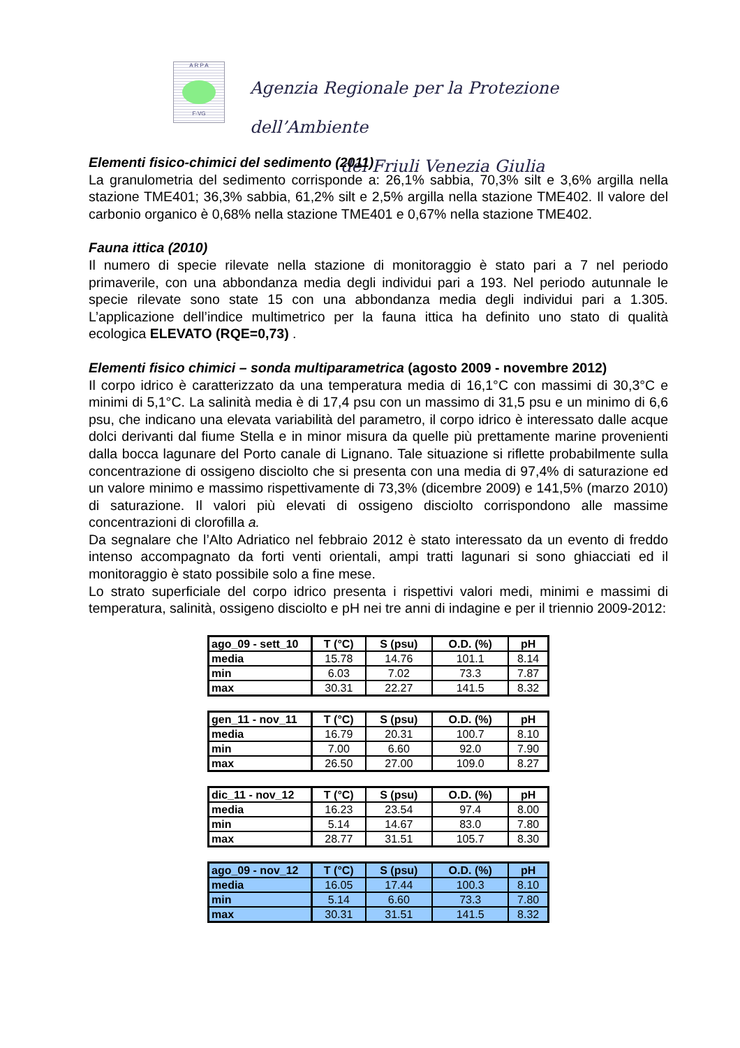A R P A
F-VG
Agenzia Regionale per la Protezione dell’Ambiente
del Friuli Venezia Giulia
Elementi fisico-chimici del sedimento (2011)
La granulometria del sedimento corrisponde a: 26,1% sabbia, 70,3% silt e 3,6% argilla nella stazione TME401; 36,3% sabbia, 61,2% silt e 2,5% argilla nella stazione TME402. Il valore del carbonio organico è 0,68% nella stazione TME401 e 0,67% nella stazione TME402.
Fauna ittica (2010)
Il numero di specie rilevate nella stazione di monitoraggio è stato pari a 7 nel periodo primaverile, con una abbondanza media degli individui pari a 193. Nel periodo autunnale le specie rilevate sono state 15 con una abbondanza media degli individui pari a 1.305. L’applicazione dell’indice multimetrico per la fauna ittica ha definito uno stato di qualità ecologica ELEVATO (RQE=0,73) .
Elementi fisico chimici – sonda multiparametrica (agosto 2009 - novembre 2012)
Il corpo idrico è caratterizzato da una temperatura media di 16,1°C con massimi di 30,3°C e minimi di 5,1°C. La salinità media è di 17,4 psu con un massimo di 31,5 psu e un minimo di 6,6 psu, che indicano una elevata variabilità del parametro, il corpo idrico è interessato dalle acque dolci derivanti dal fiume Stella e in minor misura da quelle più prettamente marine provenienti dalla bocca lagunare del Porto canale di Lignano. Tale situazione si riflette probabilmente sulla concentrazione di ossigeno disciolto che si presenta con una media di 97,4% di saturazione ed un valore minimo e massimo rispettivamente di 73,3% (dicembre 2009) e 141,5% (marzo 2010) di saturazione. Il valori più elevati di ossigeno disciolto corrispondono alle massime concentrazioni di clorofilla a.
Da segnalare che l’Alto Adriatico nel febbraio 2012 è stato interessato da un evento di freddo intenso accompagnato da forti venti orientali, ampi tratti lagunari si sono ghiacciati ed il monitoraggio è stato possibile solo a fine mese.
Lo strato superficiale del corpo idrico presenta i rispettivi valori medi, minimi e massimi di temperatura, salinità, ossigeno disciolto e pH nei tre anni di indagine e per il triennio 2009-2012:
| ago_09 - sett_10 | T (°C) | S (psu) | O.D. (%) | pH |
| --- | --- | --- | --- | --- |
| media | 15.78 | 14.76 | 101.1 | 8.14 |
| min | 6.03 | 7.02 | 73.3 | 7.87 |
| max | 30.31 | 22.27 | 141.5 | 8.32 |
| gen_11 - nov_11 | T (°C) | S (psu) | O.D. (%) | pH |
| --- | --- | --- | --- | --- |
| media | 16.79 | 20.31 | 100.7 | 8.10 |
| min | 7.00 | 6.60 | 92.0 | 7.90 |
| max | 26.50 | 27.00 | 109.0 | 8.27 |
| dic_11 - nov_12 | T (°C) | S (psu) | O.D. (%) | pH |
| --- | --- | --- | --- | --- |
| media | 16.23 | 23.54 | 97.4 | 8.00 |
| min | 5.14 | 14.67 | 83.0 | 7.80 |
| max | 28.77 | 31.51 | 105.7 | 8.30 |
| ago_09 - nov_12 | T (°C) | S (psu) | O.D. (%) | pH |
| --- | --- | --- | --- | --- |
| media | 16.05 | 17.44 | 100.3 | 8.10 |
| min | 5.14 | 6.60 | 73.3 | 7.80 |
| max | 30.31 | 31.51 | 141.5 | 8.32 |